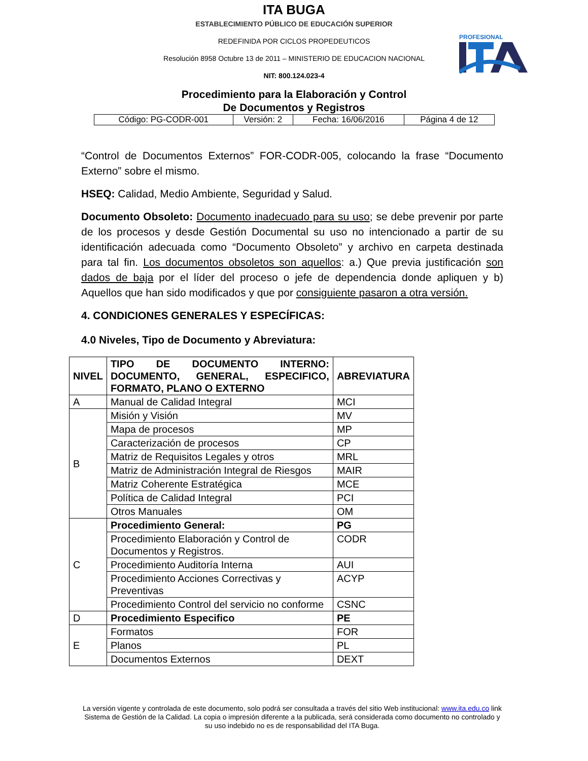ITA BUGA
ESTABLECIMIENTO PÚBLICO DE EDUCACIÓN SUPERIOR
REDEFINIDA POR CICLOS PROPEDEUTICOS
Resolución 8958 Octubre 13 de 2011 – MINISTERIO DE EDUCACION NACIONAL
NIT: 800.124.023-4
PROFESIONAL
Procedimiento para la Elaboración y Control
De Documentos y Registros
| Código: PG-CODR-001 | Versión: 2 | Fecha: 16/06/2016 | Página 4 de 12 |
“Control de Documentos Externos” FOR-CODR-005, colocando la frase “Documento Externo” sobre el mismo.
HSEQ: Calidad, Medio Ambiente, Seguridad y Salud.
Documento Obsoleto: Documento inadecuado para su uso; se debe prevenir por parte de los procesos y desde Gestión Documental su uso no intencionado a partir de su identificación adecuada como “Documento Obsoleto” y archivo en carpeta destinada para tal fin. Los documentos obsoletos son aquellos: a.) Que previa justificación son dados de baja por el líder del proceso o jefe de dependencia donde apliquen y b) Aquellos que han sido modificados y que por consiguiente pasaron a otra versión.
4. CONDICIONES GENERALES Y ESPECÍFICAS:
4.0 Niveles, Tipo de Documento y Abreviatura:
| NIVEL | TIPO DE DOCUMENTO INTERNO: DOCUMENTO, GENERAL, ESPECIFICO, FORMATO, PLANO O EXTERNO | ABREVIATURA |
| --- | --- | --- |
| A | Manual de Calidad Integral | MCI |
| B | Misión y Visión | MV |
| | Mapa de procesos | MP |
| | Caracterización de procesos | CP |
| | Matriz de Requisitos Legales y otros | MRL |
| | Matriz de Administración Integral de Riesgos | MAIR |
| | Matriz Coherente Estratégica | MCE |
| | Política de Calidad Integral | PCI |
| | Otros Manuales | OM |
| C | Procedimiento General: | PG |
| | Procedimiento Elaboración y Control de Documentos y Registros. | CODR |
| | Procedimiento Auditoría Interna | AUI |
| | Procedimiento Acciones Correctivas y Preventivas | ACYP |
| | Procedimiento Control del servicio no conforme | CSNC |
| D | Procedimiento Especifico | PE |
| E | Formatos | FOR |
| | Planos | PL |
| | Documentos Externos | DEXT |
La versión vigente y controlada de este documento, solo podrá ser consultada a través del sitio Web institucional: www.ita.edu.co link Sistema de Gestión de la Calidad. La copia o impresión diferente a la publicada, será considerada como documento no controlado y su uso indebido no es de responsabilidad del ITA Buga.